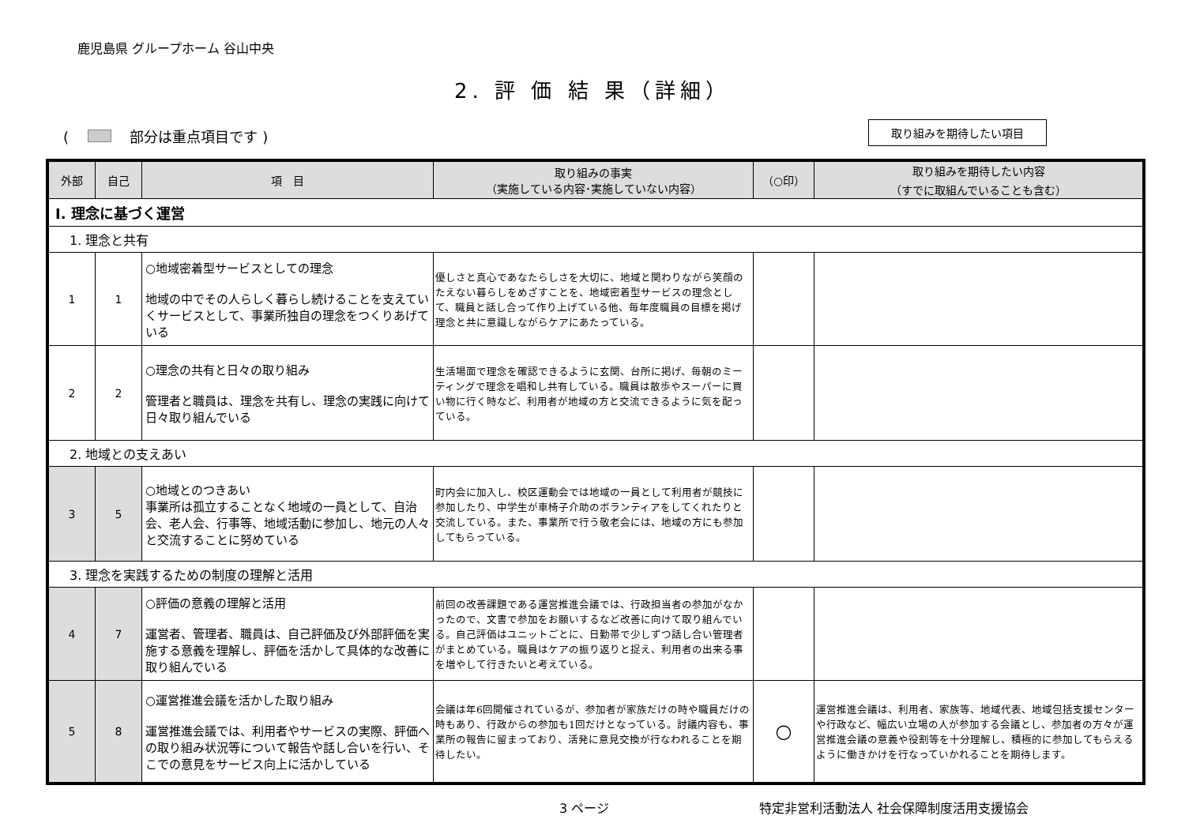鹿児島県 グループホーム 谷山中央
2. 評 価 結 果（詳細）
( 部分は重点項目です )
取り組みを期待したい項目
| 外部 | 自己 | 項 目 | 取り組みの事実 （実施している内容･実施していない内容） | （○印） | 取り組みを期待したい内容 （すでに取組んでいることも含む） |
| --- | --- | --- | --- | --- | --- |
| Ⅰ. 理念に基づく運営 | | | | | |
| 1. 理念と共有 | | | | | |
| 1 | 1 | ○地域密着型サービスとしての理念 地域の中でその人らしく暮らし続けることを支えていくサービスとして、事業所独自の理念をつくりあげている | 優しさと真心であなたらしさを大切に、地域と関わりながら笑顔のたえない暮らしをめざすことを、地域密着型サービスの理念として、職員と話し合って作り上げている他、毎年度職員の目標を掲げ理念と共に意識しながらケアにあたっている。 | | |
| 2 | 2 | ○理念の共有と日々の取り組み 管理者と職員は、理念を共有し、理念の実践に向けて日々取り組んでいる | 生活場面で理念を確認できるように玄関、台所に掲げ、毎朝のミーティングで理念を唱和し共有している。職員は散歩やスーパーに買い物に行く時など、利用者が地域の方と交流できるように気を配っている。 | | |
| 2. 地域との支えあい | | | | | |
| 3 | 5 | ○地域とのつきあい 事業所は孤立することなく地域の一員として、自治会、老人会、行事等、地域活動に参加し、地元の人々と交流することに努めている | 町内会に加入し、校区運動会では地域の一員として利用者が競技に参加したり、中学生が車椅子介助のボランティアをしてくれたりと交流している。また、事業所で行う敬老会には、地域の方にも参加してもらっている。 | | |
| 3. 理念を実践するための制度の理解と活用 | | | | | |
| 4 | 7 | ○評価の意義の理解と活用 運営者、管理者、職員は、自己評価及び外部評価を実施する意義を理解し、評価を活かして具体的な改善に取り組んでいる | 前回の改善課題である運営推進会議では、行政担当者の参加がなかったので、文書で参加をお願いするなど改善に向けて取り組んでいる。自己評価はユニットごとに、日勤帯で少しずつ話し合い管理者がまとめている。職員はケアの振り返りと捉え、利用者の出来る事を増やして行きたいと考えている。 | | |
| 5 | 8 | ○運営推進会議を活かした取り組み 運営推進会議では、利用者やサービスの実際、評価への取り組み状況等について報告や話し合いを行い、そこでの意見をサービス向上に活かしている | 会議は年6回開催されているが、参加者が家族だけの時や職員だけの時もあり、行政からの参加も1回だけとなっている。討議内容も、事業所の報告に留まっており、活発に意見交換が行なわれることを期待したい。 | ○ | 運営推進会議は、利用者、家族等、地域代表、地域包括支援センターや行政など、幅広い立場の人が参加する会議とし、参加者の方々が運営推進会議の意義や役割等を十分理解し、積極的に参加してもらえるように働きかけを行なっていかれることを期待します。 |
3 ページ 特定非営利活動法人 社会保障制度活用支援協会